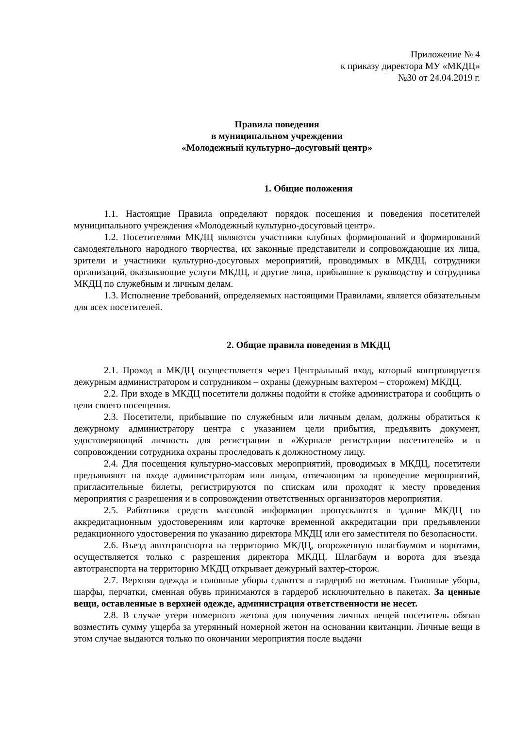Приложение № 4
к приказу директора МУ «МКДЦ»
№30 от 24.04.2019 г.
Правила поведения
в муниципальном учреждении
«Молодежный культурно–досуговый центр»
1. Общие положения
1.1. Настоящие Правила определяют порядок посещения и поведения посетителей муниципального учреждения «Молодежный культурно-досуговый центр».
1.2. Посетителями МКДЦ являются участники клубных формирований и формирований самодеятельного народного творчества, их законные представители и сопровождающие их лица, зрители и участники культурно-досуговых мероприятий, проводимых в МКДЦ, сотрудники организаций, оказывающие услуги МКДЦ, и другие лица, прибывшие к руководству и сотрудника МКДЦ по служебным и личным делам.
1.3. Исполнение требований, определяемых настоящими Правилами, является обязательным для всех посетителей.
2. Общие правила поведения в МКДЦ
2.1. Проход в МКДЦ осуществляется через Центральный вход, который контролируется дежурным администратором и сотрудником – охраны (дежурным вахтером – сторожем) МКДЦ.
2.2. При входе в МКДЦ посетители должны подойти к стойке администратора и сообщить о цели своего посещения.
2.3. Посетители, прибывшие по служебным или личным делам, должны обратиться к дежурному администратору центра с указанием цели прибытия, предъявить документ, удостоверяющий личность для регистрации в «Журнале регистрации посетителей» и в сопровождении сотрудника охраны проследовать к должностному лицу.
2.4. Для посещения культурно-массовых мероприятий, проводимых в МКДЦ, посетители предъявляют на входе администраторам или лицам, отвечающим за проведение мероприятий, пригласительные билеты, регистрируются по спискам или проходят к месту проведения мероприятия с разрешения и в сопровождении ответственных организаторов мероприятия.
2.5. Работники средств массовой информации пропускаются в здание МКДЦ по аккредитационным удостоверениям или карточке временной аккредитации при предъявлении редакционного удостоверения по указанию директора МКДЦ или его заместителя по безопасности.
2.6. Въезд автотранспорта на территорию МКДЦ, огороженную шлагбаумом и воротами, осуществляется только с разрешения директора МКДЦ. Шлагбаум и ворота для въезда автотранспорта на территорию МКДЦ открывает дежурный вахтер-сторож.
2.7. Верхняя одежда и головные уборы сдаются в гардероб по жетонам. Головные уборы, шарфы, перчатки, сменная обувь принимаются в гардероб исключительно в пакетах. За ценные вещи, оставленные в верхней одежде, администрация ответственности не несет.
2.8. В случае утери номерного жетона для получения личных вещей посетитель обязан возместить сумму ущерба за утерянный номерной жетон на основании квитанции. Личные вещи в этом случае выдаются только по окончании мероприятия после выдачи